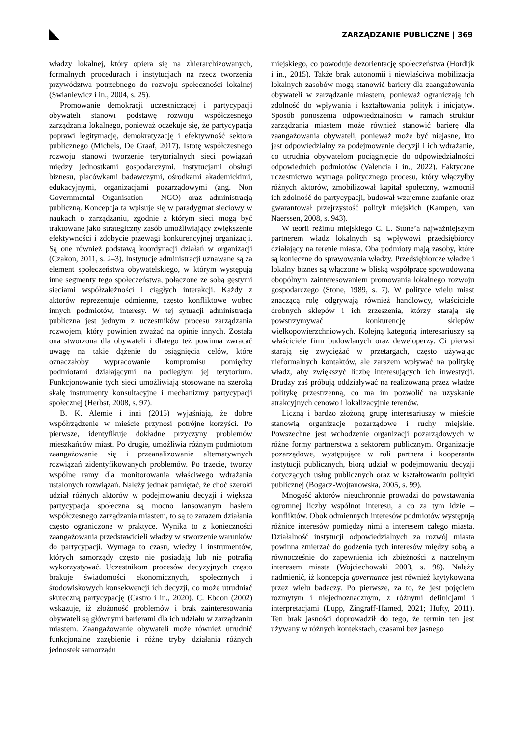ZARZĄDZANIE PUBLICZNE | 369
władzy lokalnej, który opiera się na zhierarchizowanych, formalnych procedurach i instytucjach na rzecz tworzenia przywództwa potrzebnego do rozwoju społeczności lokalnej (Swianiewicz i in., 2004, s. 25).
Promowanie demokracji uczestniczącej i partycypacji obywateli stanowi podstawę rozwoju współczesnego zarządzania lokalnego, ponieważ oczekuje się, że partycypacja poprawi legitymację, demokratyzację i efektywność sektora publicznego (Michels, De Graaf, 2017). Istotę współczesnego rozwoju stanowi tworzenie terytorialnych sieci powiązań między jednostkami gospodarczymi, instytucjami obsługi biznesu, placówkami badawczymi, ośrodkami akademickimi, edukacyjnymi, organizacjami pozarządowymi (ang. Non Governmental Organisation - NGO) oraz administracją publiczną. Koncepcja ta wpisuje się w paradygmat sieciowy w naukach o zarządzaniu, zgodnie z którym sieci mogą być traktowane jako strategiczny zasób umożliwiający zwiększenie efektywności i zdobycie przewagi konkurencyjnej organizacji. Są one również podstawą koordynacji działań w organizacji (Czakon, 2011, s. 2–3). Instytucje administracji uznawane są za element społeczeństwa obywatelskiego, w którym występują inne segmenty tego społeczeństwa, połączone ze sobą gęstymi sieciami współzależności i ciągłych interakcji. Każdy z aktorów reprezentuje odmienne, często konfliktowe wobec innych podmiotów, interesy. W tej sytuacji administracja publiczna jest jednym z uczestników procesu zarządzania rozwojem, który powinien zważać na opinie innych. Została ona stworzona dla obywateli i dlatego też powinna zwracać uwagę na takie dążenie do osiągnięcia celów, które oznaczałoby wypracowanie kompromisu pomiędzy podmiotami działającymi na podległym jej terytorium. Funkcjonowanie tych sieci umożliwiają stosowane na szeroką skalę instrumenty konsultacyjne i mechanizmy partycypacji społecznej (Herbst, 2008, s. 97).
B. K. Alemie i inni (2015) wyjaśniają, że dobre współrządzenie w mieście przynosi potrójne korzyści. Po pierwsze, identyfikuje dokładne przyczyny problemów mieszkańców miast. Po drugie, umożliwia różnym podmiotom zaangażowanie się i przeanalizowanie alternatywnych rozwiązań zidentyfikowanych problemów. Po trzecie, tworzy wspólne ramy dla monitorowania właściwego wdrażania ustalonych rozwiązań. Należy jednak pamiętać, że choć szeroki udział różnych aktorów w podejmowaniu decyzji i większa partycypacja społeczna są mocno lansowanym hasłem współczesnego zarządzania miastem, to są to zarazem działania często ograniczone w praktyce. Wynika to z konieczności zaangażowania przedstawicieli władzy w stworzenie warunków do partycypacji. Wymaga to czasu, wiedzy i instrumentów, których samorządy często nie posiadają lub nie potrafią wykorzystywać. Uczestnikom procesów decyzyjnych często brakuje świadomości ekonomicznych, społecznych i środowiskowych konsekwencji ich decyzji, co może utrudniać skuteczną partycypację (Castro i in., 2020). C. Ebdon (2002) wskazuje, iż złożoność problemów i brak zainteresowania obywateli są głównymi barierami dla ich udziału w zarządzaniu miastem. Zaangażowanie obywateli może również utrudnić funkcjonalne zazębienie i różne tryby działania różnych jednostek samorządu
miejskiego, co powoduje dezorientację społeczeństwa (Hordijk i in., 2015). Także brak autonomii i niewłaściwa mobilizacja lokalnych zasobów mogą stanowić bariery dla zaangażowania obywateli w zarządzanie miastem, ponieważ ograniczają ich zdolność do wpływania i kształtowania polityk i inicjatyw. Sposób ponoszenia odpowiedzialności w ramach struktur zarządzania miastem może również stanowić barierę dla zaangażowania obywateli, ponieważ może być niejasne, kto jest odpowiedzialny za podejmowanie decyzji i ich wdrażanie, co utrudnia obywatelom pociągnięcie do odpowiedzialności odpowiednich podmiotów (Valencia i in., 2022). Faktyczne uczestnictwo wymaga politycznego procesu, który włączyłby różnych aktorów, zmobilizował kapitał społeczny, wzmocnił ich zdolność do partycypacji, budował wzajemne zaufanie oraz gwarantował przejrzystość polityk miejskich (Kampen, van Naerssen, 2008, s. 943).
W teorii reżimu miejskiego C. L. Stone’a najważniejszym partnerem władz lokalnych są wpływowi przedsiębiorcy działający na terenie miasta. Oba podmioty mają zasoby, które są konieczne do sprawowania władzy. Przedsiębiorcze władze i lokalny biznes są włączone w bliską współpracę spowodowaną obopólnym zainteresowaniem promowania lokalnego rozwoju gospodarczego (Stone, 1989, s. 7). W polityce wielu miast znaczącą rolę odgrywają również handlowcy, właściciele drobnych sklepów i ich zrzeszenia, którzy starają się powstrzymywać konkurencję sklepów wielkopowierzchniowych. Kolejną kategorią interesariuszy są właściciele firm budowlanych oraz deweloperzy. Ci pierwsi starają się zwyciężać w przetargach, często używając nieformalnych kontaktów, ale zarazem wpływać na politykę władz, aby zwiększyć liczbę interesujących ich inwestycji. Drudzy zaś próbują oddziaływać na realizowaną przez władze politykę przestrzenną, co ma im pozwolić na uzyskanie atrakcyjnych cenowo i lokalizacyjnie terenów.
Liczną i bardzo złożoną grupę interesariuszy w mieście stanowią organizacje pozarządowe i ruchy miejskie. Powszechne jest wchodzenie organizacji pozarządowych w różne formy partnerstwa z sektorem publicznym. Organizacje pozarządowe, występujące w roli partnera i kooperanta instytucji publicznych, biorą udział w podejmowaniu decyzji dotyczących usług publicznych oraz w kształtowaniu polityki publicznej (Bogacz-Wojtanowska, 2005, s. 99).
Mnogość aktorów nieuchronnie prowadzi do powstawania ogromnej liczby wspólnot interesu, a co za tym idzie – konfliktów. Obok odmiennych interesów podmiotów występują różnice interesów pomiędzy nimi a interesem całego miasta. Działalność instytucji odpowiedzialnych za rozwój miasta powinna zmierzać do godzenia tych interesów między sobą, a równocześnie do zapewnienia ich zbieżności z naczelnym interesem miasta (Wojciechowski 2003, s. 98). Należy nadmienić, iż koncepcja governance jest również krytykowana przez wielu badaczy. Po pierwsze, za to, że jest pojęciem rozmytym i niejednoznacznym, z różnymi definicjami i interpretacjami (Lupp, Zingraff-Hamed, 2021; Hufty, 2011). Ten brak jasności doprowadził do tego, że termin ten jest używany w różnych kontekstach, czasami bez jasnego